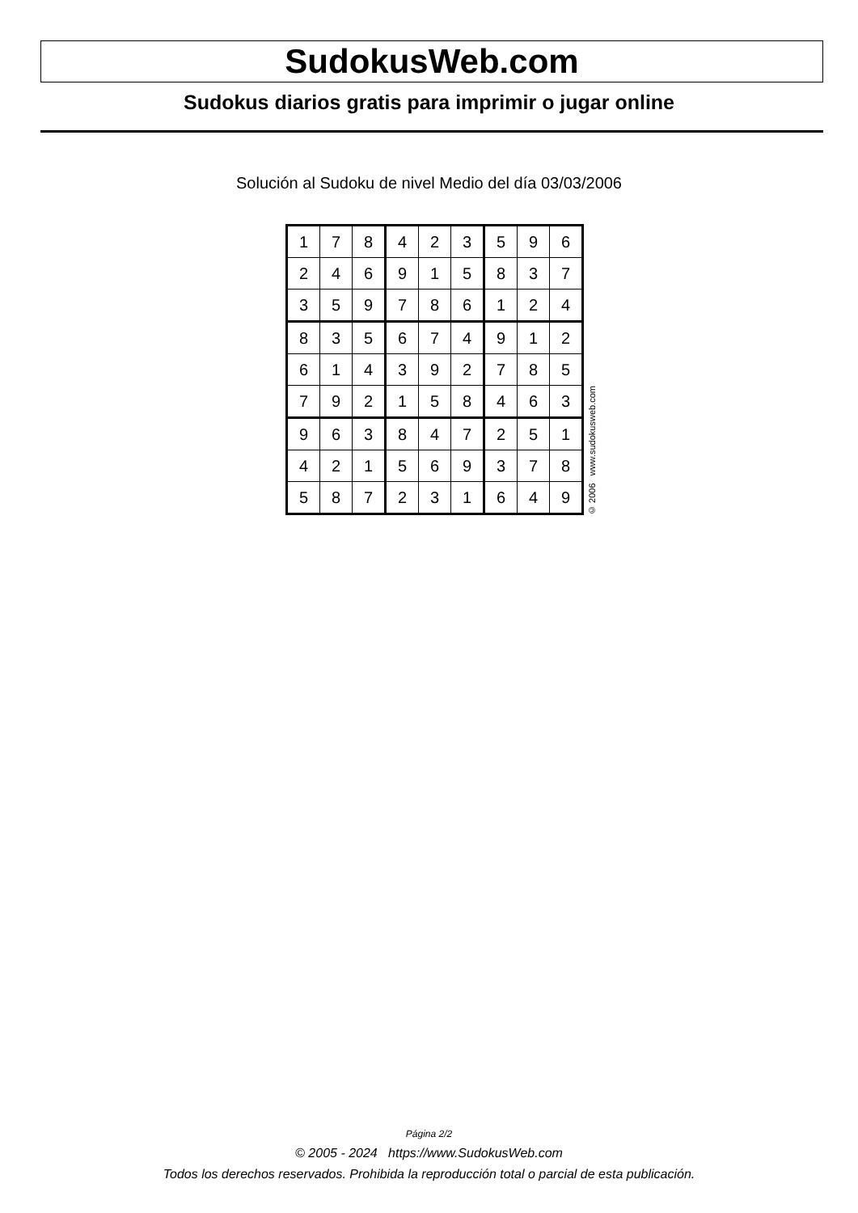SudokusWeb.com
Sudokus diarios gratis para imprimir o jugar online
Solución al Sudoku de nivel Medio del día 03/03/2006
| 1 | 7 | 8 | 4 | 2 | 3 | 5 | 9 | 6 |
| 2 | 4 | 6 | 9 | 1 | 5 | 8 | 3 | 7 |
| 3 | 5 | 9 | 7 | 8 | 6 | 1 | 2 | 4 |
| 8 | 3 | 5 | 6 | 7 | 4 | 9 | 1 | 2 |
| 6 | 1 | 4 | 3 | 9 | 2 | 7 | 8 | 5 |
| 7 | 9 | 2 | 1 | 5 | 8 | 4 | 6 | 3 |
| 9 | 6 | 3 | 8 | 4 | 7 | 2 | 5 | 1 |
| 4 | 2 | 1 | 5 | 6 | 9 | 3 | 7 | 8 |
| 5 | 8 | 7 | 2 | 3 | 1 | 6 | 4 | 9 |
© 2006 www.sudokusweb.com
Página 2/2
© 2005 - 2024 https://www.SudokusWeb.com
Todos los derechos reservados. Prohibida la reproducción total o parcial de esta publicación.